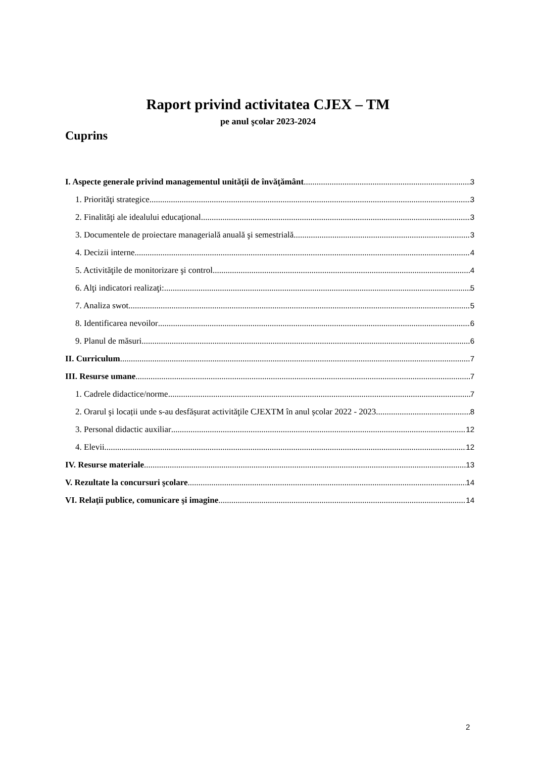Raport privind activitatea CJEX – TM
pe anul şcolar 2023-2024
Cuprins
I. Aspecte generale privind managementul unităţii de învăţământ 3
1. Priorităţi strategice 3
2. Finalităţi ale idealului educaţional 3
3. Documentele de proiectare managerială anuală şi semestrială 3
4. Decizii interne 4
5. Activităţile de monitorizare şi control 4
6. Alţi indicatori realizaţi: 5
7. Analiza swot 5
8. Identificarea nevoilor 6
9. Planul de măsuri 6
II. Curriculum 7
III. Resurse umane 7
1. Cadrele didactice/norme 7
2. Orarul şi locații unde s-au desfășurat activităţile CJEXTM în anul școlar 2022 - 2023 8
3. Personal didactic auxiliar 12
4. Elevii 12
IV. Resurse materiale 13
V. Rezultate la concursuri şcolare 14
VI. Relaţii publice, comunicare şi imagine 14
2